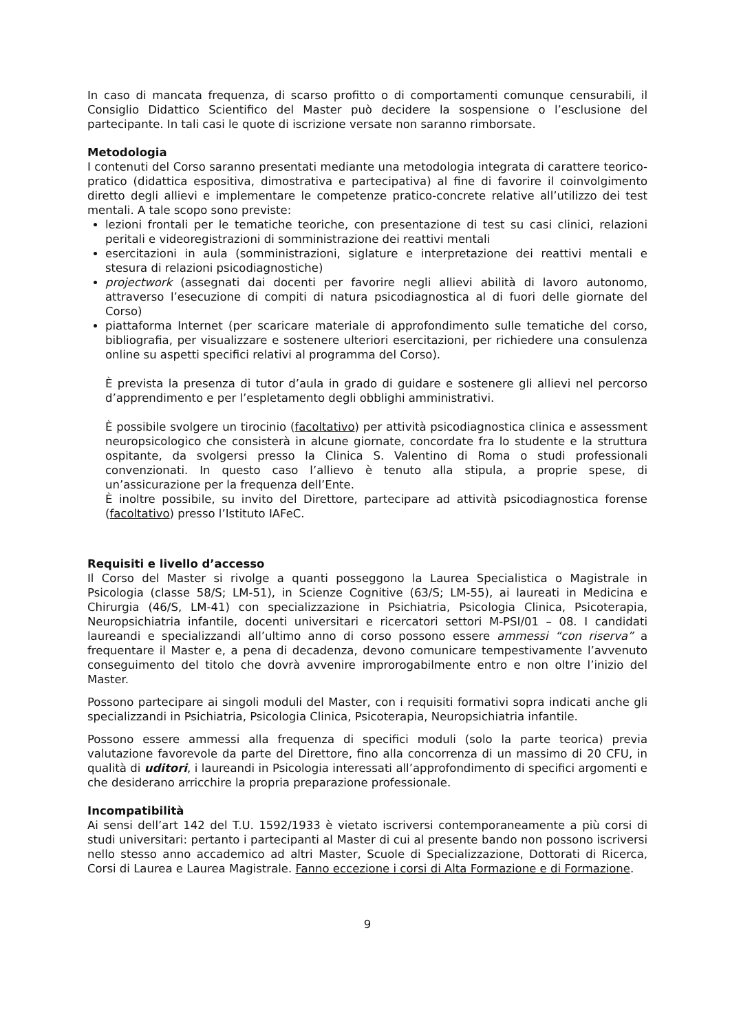In caso di mancata frequenza, di scarso profitto o di comportamenti comunque censurabili, il Consiglio Didattico Scientifico del Master può decidere la sospensione o l’esclusione del partecipante. In tali casi le quote di iscrizione versate non saranno rimborsate.
Metodologia
I contenuti del Corso saranno presentati mediante una metodologia integrata di carattere teorico-pratico (didattica espositiva, dimostrativa e partecipativa) al fine di favorire il coinvolgimento diretto degli allievi e implementare le competenze pratico-concrete relative all’utilizzo dei test mentali. A tale scopo sono previste:
lezioni frontali per le tematiche teoriche, con presentazione di test su casi clinici, relazioni peritali e videoregistrazioni di somministrazione dei reattivi mentali
esercitazioni in aula (somministrazioni, siglature e interpretazione dei reattivi mentali e stesura di relazioni psicodiagnostiche)
projectwork (assegnati dai docenti per favorire negli allievi abilità di lavoro autonomo, attraverso l’esecuzione di compiti di natura psicodiagnostica al di fuori delle giornate del Corso)
piattaforma Internet (per scaricare materiale di approfondimento sulle tematiche del corso, bibliografia, per visualizzare e sostenere ulteriori esercitazioni, per richiedere una consulenza online su aspetti specifici relativi al programma del Corso).
È prevista la presenza di tutor d’aula in grado di guidare e sostenere gli allievi nel percorso d’apprendimento e per l’espletamento degli obblighi amministrativi.
È possibile svolgere un tirocinio (facoltativo) per attività psicodiagnostica clinica e assessment neuropsicologico che consisterà in alcune giornate, concordate fra lo studente e la struttura ospitante, da svolgersi presso la Clinica S. Valentino di Roma o studi professionali convenzionati. In questo caso l’allievo è tenuto alla stipula, a proprie spese, di un’assicurazione per la frequenza dell’Ente.
È inoltre possibile, su invito del Direttore, partecipare ad attività psicodiagnostica forense (facoltativo) presso l’Istituto IAFeC.
Requisiti e livello d’accesso
Il Corso del Master si rivolge a quanti posseggono la Laurea Specialistica o Magistrale in Psicologia (classe 58/S; LM-51), in Scienze Cognitive (63/S; LM-55), ai laureati in Medicina e Chirurgia (46/S, LM-41) con specializzazione in Psichiatria, Psicologia Clinica, Psicoterapia, Neuropsichiatria infantile, docenti universitari e ricercatori settori M-PSI/01 – 08. I candidati laureandi e specializzandi all’ultimo anno di corso possono essere ammessi “con riserva” a frequentare il Master e, a pena di decadenza, devono comunicare tempestivamente l’avvenuto conseguimento del titolo che dovrà avvenire improrogabilmente entro e non oltre l’inizio del Master.
Possono partecipare ai singoli moduli del Master, con i requisiti formativi sopra indicati anche gli specializzandi in Psichiatria, Psicologia Clinica, Psicoterapia, Neuropsichiatria infantile.
Possono essere ammessi alla frequenza di specifici moduli (solo la parte teorica) previa valutazione favorevole da parte del Direttore, fino alla concorrenza di un massimo di 20 CFU, in qualità di uditori, i laureandi in Psicologia interessati all’approfondimento di specifici argomenti e che desiderano arricchire la propria preparazione professionale.
Incompatibilità
Ai sensi dell’art 142 del T.U. 1592/1933 è vietato iscriversi contemporaneamente a più corsi di studi universitari: pertanto i partecipanti al Master di cui al presente bando non possono iscriversi nello stesso anno accademico ad altri Master, Scuole di Specializzazione, Dottorati di Ricerca, Corsi di Laurea e Laurea Magistrale. Fanno eccezione i corsi di Alta Formazione e di Formazione.
9